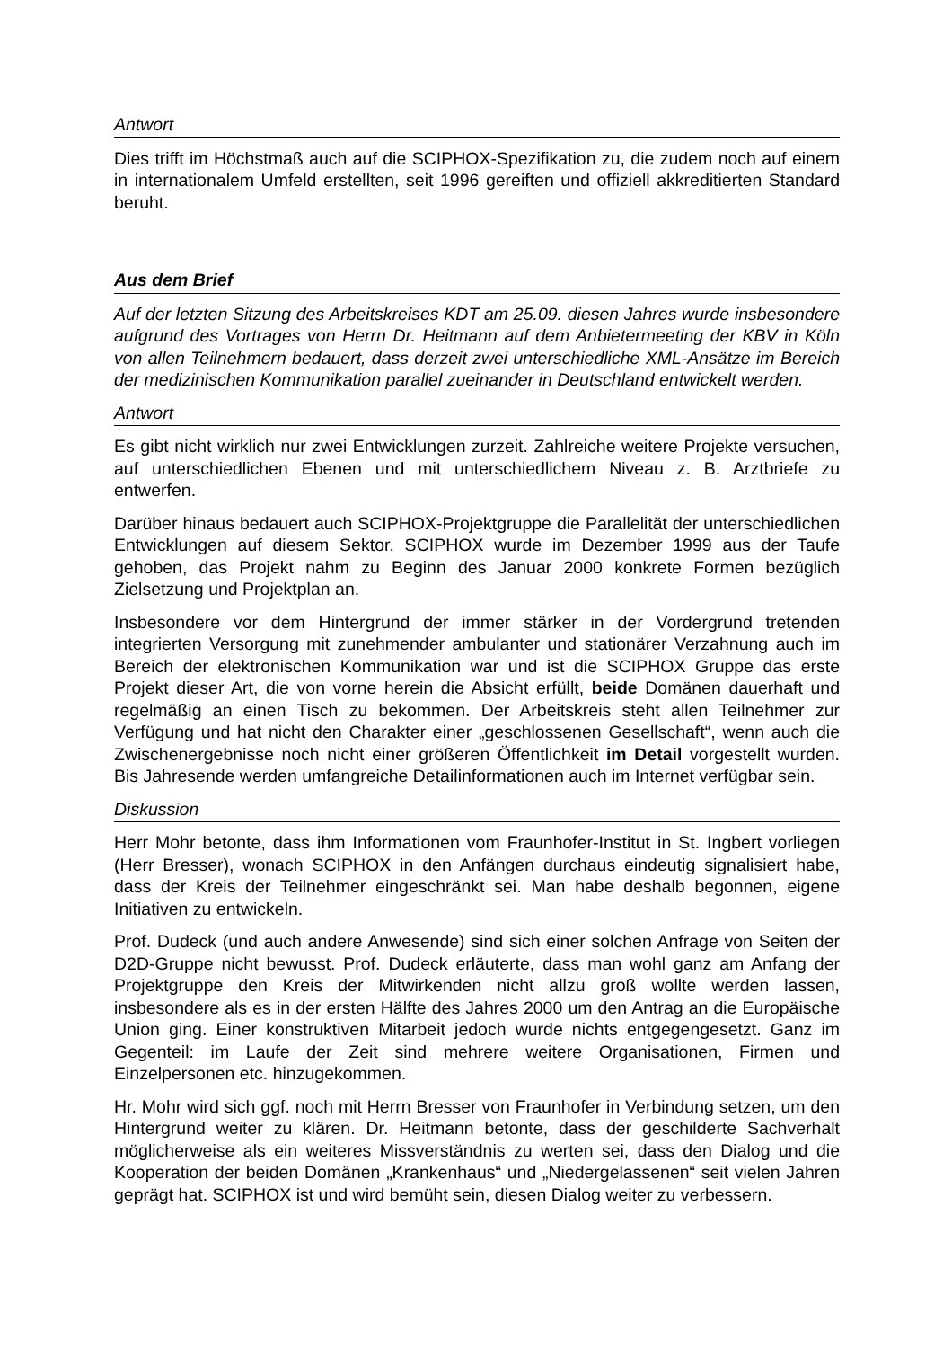Antwort
Dies trifft im Höchstmaß auch auf die SCIPHOX-Spezifikation zu, die zudem noch auf einem in internationalem Umfeld erstellten, seit 1996 gereiften und offiziell akkreditierten Standard beruht.
Aus dem Brief
Auf der letzten Sitzung des Arbeitskreises KDT am 25.09. diesen Jahres wurde insbesondere aufgrund des Vortrages von Herrn Dr. Heitmann auf dem Anbietermeeting der KBV in Köln von allen Teilnehmern bedauert, dass derzeit zwei unterschiedliche XML-Ansätze im Bereich der medizinischen Kommunikation parallel zueinander in Deutschland entwickelt werden.
Antwort
Es gibt nicht wirklich nur zwei Entwicklungen zurzeit. Zahlreiche weitere Projekte versuchen, auf unterschiedlichen Ebenen und mit unterschiedlichem Niveau z. B. Arztbriefe zu entwerfen.
Darüber hinaus bedauert auch SCIPHOX-Projektgruppe die Parallelität der unterschiedlichen Entwicklungen auf diesem Sektor. SCIPHOX wurde im Dezember 1999 aus der Taufe gehoben, das Projekt nahm zu Beginn des Januar 2000 konkrete Formen bezüglich Zielsetzung und Projektplan an.
Insbesondere vor dem Hintergrund der immer stärker in der Vordergrund tretenden integrierten Versorgung mit zunehmender ambulanter und stationärer Verzahnung auch im Bereich der elektronischen Kommunikation war und ist die SCIPHOX Gruppe das erste Projekt dieser Art, die von vorne herein die Absicht erfüllt, beide Domänen dauerhaft und regelmäßig an einen Tisch zu bekommen. Der Arbeitskreis steht allen Teilnehmer zur Verfügung und hat nicht den Charakter einer „geschlossenen Gesellschaft“, wenn auch die Zwischenergebnisse noch nicht einer größeren Öffentlichkeit im Detail vorgestellt wurden. Bis Jahresende werden umfangreiche Detailinformationen auch im Internet verfügbar sein.
Diskussion
Herr Mohr betonte, dass ihm Informationen vom Fraunhofer-Institut in St. Ingbert vorliegen (Herr Bresser), wonach SCIPHOX in den Anfängen durchaus eindeutig signalisiert habe, dass der Kreis der Teilnehmer eingeschränkt sei. Man habe deshalb begonnen, eigene Initiativen zu entwickeln.
Prof. Dudeck (und auch andere Anwesende) sind sich einer solchen Anfrage von Seiten der D2D-Gruppe nicht bewusst. Prof. Dudeck erläuterte, dass man wohl ganz am Anfang der Projektgruppe den Kreis der Mitwirkenden nicht allzu groß wollte werden lassen, insbesondere als es in der ersten Hälfte des Jahres 2000 um den Antrag an die Europäische Union ging. Einer konstruktiven Mitarbeit jedoch wurde nichts entgegengesetzt. Ganz im Gegenteil: im Laufe der Zeit sind mehrere weitere Organisationen, Firmen und Einzelpersonen etc. hinzugekommen.
Hr. Mohr wird sich ggf. noch mit Herrn Bresser von Fraunhofer in Verbindung setzen, um den Hintergrund weiter zu klären. Dr. Heitmann betonte, dass der geschilderte Sachverhalt möglicherweise als ein weiteres Missverständnis zu werten sei, dass den Dialog und die Kooperation der beiden Domänen „Krankenhaus“ und „Niedergelassenen“ seit vielen Jahren geprägt hat. SCIPHOX ist und wird bemüht sein, diesen Dialog weiter zu verbessern.